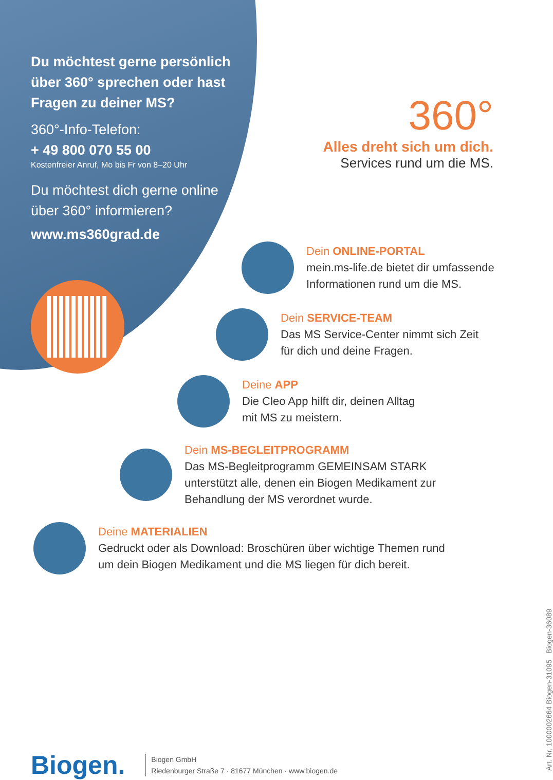Du möchtest gerne persönlich über 360° sprechen oder hast Fragen zu deiner MS?
360°-Info-Telefon:
+ 49 800 070 55 00
Kostenfreier Anruf, Mo bis Fr von 8–20 Uhr
Du möchtest dich gerne online über 360° informieren?
www.ms360grad.de
360°
Alles dreht sich um dich.
Services rund um die MS.
Dein ONLINE-PORTAL
mein.ms-life.de bietet dir umfassende
Informationen rund um die MS.
Dein SERVICE-TEAM
Das MS Service-Center nimmt sich Zeit
für dich und deine Fragen.
Deine APP
Die Cleo App hilft dir, deinen Alltag
mit MS zu meistern.
Dein MS-BEGLEITPROGRAMM
Das MS-Begleitprogramm GEMEINSAM STARK
unterstützt alle, denen ein Biogen Medikament zur
Behandlung der MS verordnet wurde.
Deine MATERIALIEN
Gedruckt oder als Download: Broschüren über wichtige Themen rund
um dein Biogen Medikament und die MS liegen für dich bereit.
Biogen.
Biogen GmbH
Riedenburger Straße 7 · 81677 München · www.biogen.de
Art. Nr. 1000002664 Biogen-31095 Biogen-36089